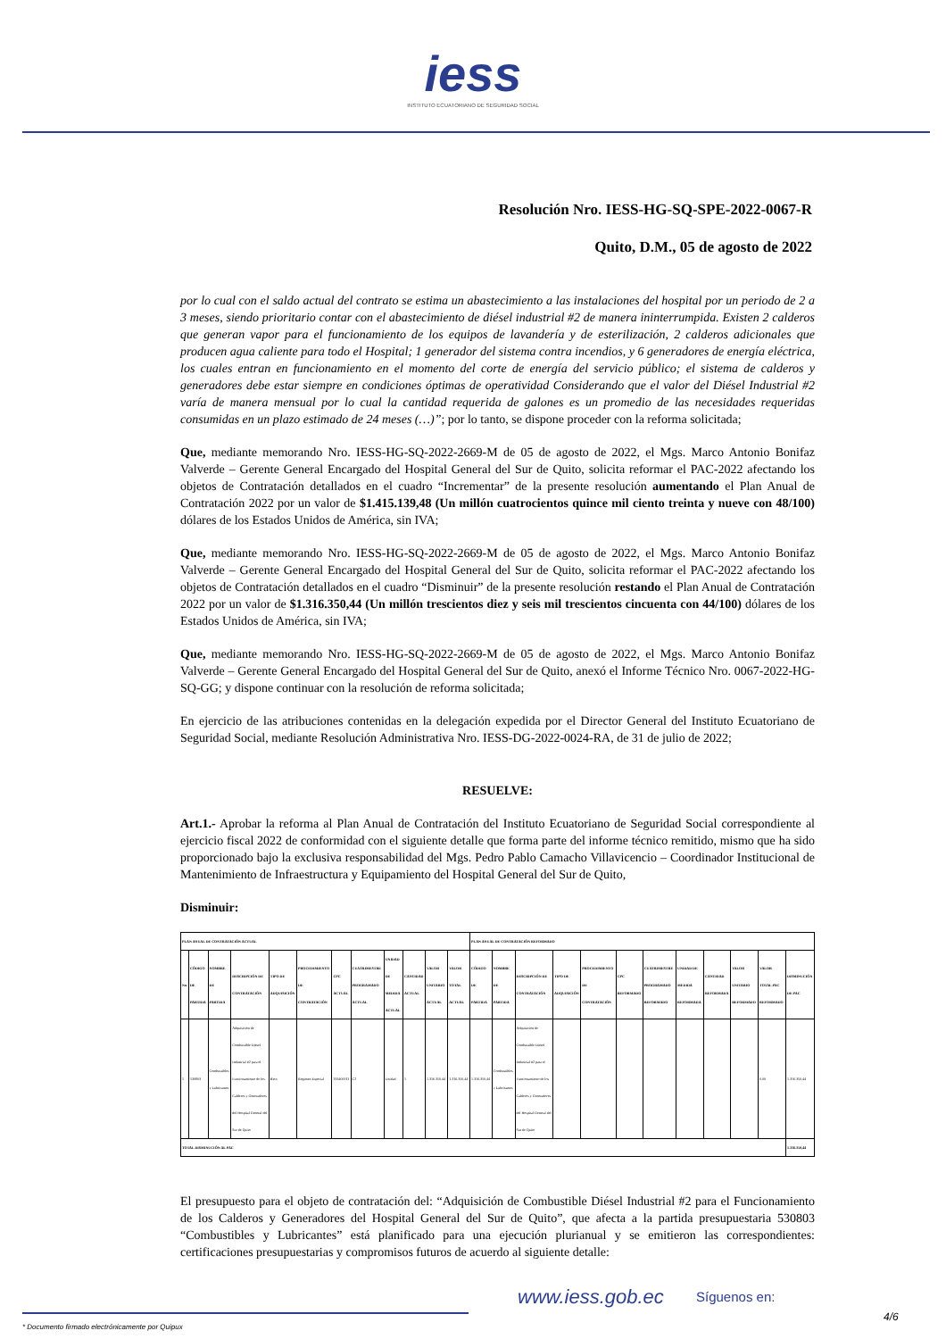iess
INSTITUTO ECUATORIANO DE SEGURIDAD SOCIAL
Resolución Nro. IESS-HG-SQ-SPE-2022-0067-R
Quito, D.M., 05 de agosto de 2022
por lo cual con el saldo actual del contrato se estima un abastecimiento a las instalaciones del hospital por un periodo de 2 a 3 meses, siendo prioritario contar con el abastecimiento de diésel industrial #2 de manera ininterrumpida. Existen 2 calderos que generan vapor para el funcionamiento de los equipos de lavandería y de esterilización, 2 calderos adicionales que producen agua caliente para todo el Hospital; 1 generador del sistema contra incendios, y 6 generadores de energía eléctrica, los cuales entran en funcionamiento en el momento del corte de energía del servicio público; el sistema de calderos y generadores debe estar siempre en condiciones óptimas de operatividad Considerando que el valor del Diésel Industrial #2 varía de manera mensual por lo cual la cantidad requerida de galones es un promedio de las necesidades requeridas consumidas en un plazo estimado de 24 meses (…)”; por lo tanto, se dispone proceder con la reforma solicitada;
Que, mediante memorando Nro. IESS-HG-SQ-2022-2669-M de 05 de agosto de 2022, el Mgs. Marco Antonio Bonifaz Valverde – Gerente General Encargado del Hospital General del Sur de Quito, solicita reformar el PAC-2022 afectando los objetos de Contratación detallados en el cuadro “Incrementar” de la presente resolución aumentando el Plan Anual de Contratación 2022 por un valor de $1.415.139,48 (Un millón cuatrocientos quince mil ciento treinta y nueve con 48/100) dólares de los Estados Unidos de América, sin IVA;
Que, mediante memorando Nro. IESS-HG-SQ-2022-2669-M de 05 de agosto de 2022, el Mgs. Marco Antonio Bonifaz Valverde – Gerente General Encargado del Hospital General del Sur de Quito, solicita reformar el PAC-2022 afectando los objetos de Contratación detallados en el cuadro “Disminuir” de la presente resolución restando el Plan Anual de Contratación 2022 por un valor de $1.316.350,44 (Un millón trescientos diez y seis mil trescientos cincuenta con 44/100) dólares de los Estados Unidos de América, sin IVA;
Que, mediante memorando Nro. IESS-HG-SQ-2022-2669-M de 05 de agosto de 2022, el Mgs. Marco Antonio Bonifaz Valverde – Gerente General Encargado del Hospital General del Sur de Quito, anexó el Informe Técnico Nro. 0067-2022-HG-SQ-GG; y dispone continuar con la resolución de reforma solicitada;
En ejercicio de las atribuciones contenidas en la delegación expedida por el Director General del Instituto Ecuatoriano de Seguridad Social, mediante Resolución Administrativa Nro. IESS-DG-2022-0024-RA, de 31 de julio de 2022;
RESUELVE:
Art.1.- Aprobar la reforma al Plan Anual de Contratación del Instituto Ecuatoriano de Seguridad Social correspondiente al ejercicio fiscal 2022 de conformidad con el siguiente detalle que forma parte del informe técnico remitido, mismo que ha sido proporcionado bajo la exclusiva responsabilidad del Mgs. Pedro Pablo Camacho Villavicencio – Coordinador Institucional de Mantenimiento de Infraestructura y Equipamiento del Hospital General del Sur de Quito,
Disminuir:
| PLAN ANUAL DE CONTRATACIÓN ACTUAL | | | | | | | | | | | | PLAN ANUAL DE CONTRATACIÓN REFORMADO | | | | | | | | | | | |
| --- | --- | --- | --- | --- | --- | --- | --- | --- | --- | --- | --- | --- | --- | --- | --- | --- | --- | --- | --- | --- | --- | --- | --- |
| No. | CÓDIGO DE PARTIDA | NOMBRE DE PARTIDA | DESCRIPCIÓN DE CONTRATACIÓN | TIPO DE ADQUISICIÓN | PROCEDIMIENTO DE CONTRATACIÓN | CPC ACTUAL | CUATRIMESTRE PROGRAMADO ACTUAL | UNIDAD DE MEDIDA ACTUAL | CANTIDAD ACTUAL | VALOR UNITARIO ACTUAL | VALOR TOTAL ACTUAL | CÓDIGO DE PARTIDA | NOMBRE DE PARTIDA | DESCRIPCIÓN DE CONTRATACIÓN | TIPO DE ADQUISICIÓN | PROCEDIMIENTO DE CONTRATACIÓN | CPC REFORMADO | CUATRIMESTRE PROGRAMADO REFORMADO | UNIDAD DE MEDIDA REFORMADA | CANTIDAD REFORMADA | VALOR UNITARIO REFORMADO | VALOR TOTAL PAC REFORMADO | DISMINUCIÓN DE PAC |
| 1 | 530803 | Combustibles y Lubricantes | Adquisición de Combustible Diésel Industrial #2 para el Funcionamiento de los Calderos y Generadores del Hospital General del Sur de Quito | Bien | Régimen Especial | 333400011 | C2 | Unidad | 1 | 1.316.350,44 | 1.316.350,44 | 1.316.350,44 | Combustibles y Lubricantes | Adquisición de Combustible Diésel Industrial #2 para el Funcionamiento de los Calderos y Generadores del Hospital General del Sur de Quito | | | | | | | | 0,00 | 1.316.350,44 |
| TOTAL DISMINUCIÓN AL PAC | | | | | | | | | | | | | | | | | | | | | | | 1.316.350,44 |
El presupuesto para el objeto de contratación del: “Adquisición de Combustible Diésel Industrial #2 para el Funcionamiento de los Calderos y Generadores del Hospital General del Sur de Quito”, que afecta a la partida presupuestaria 530803 “Combustibles y Lubricantes” está planificado para una ejecución plurianual y se emitieron las correspondientes: certificaciones presupuestarias y compromisos futuros de acuerdo al siguiente detalle:
www.iess.gob.ec
Síguenos en:
4/6
* Documento firmado electrónicamente por Quipux